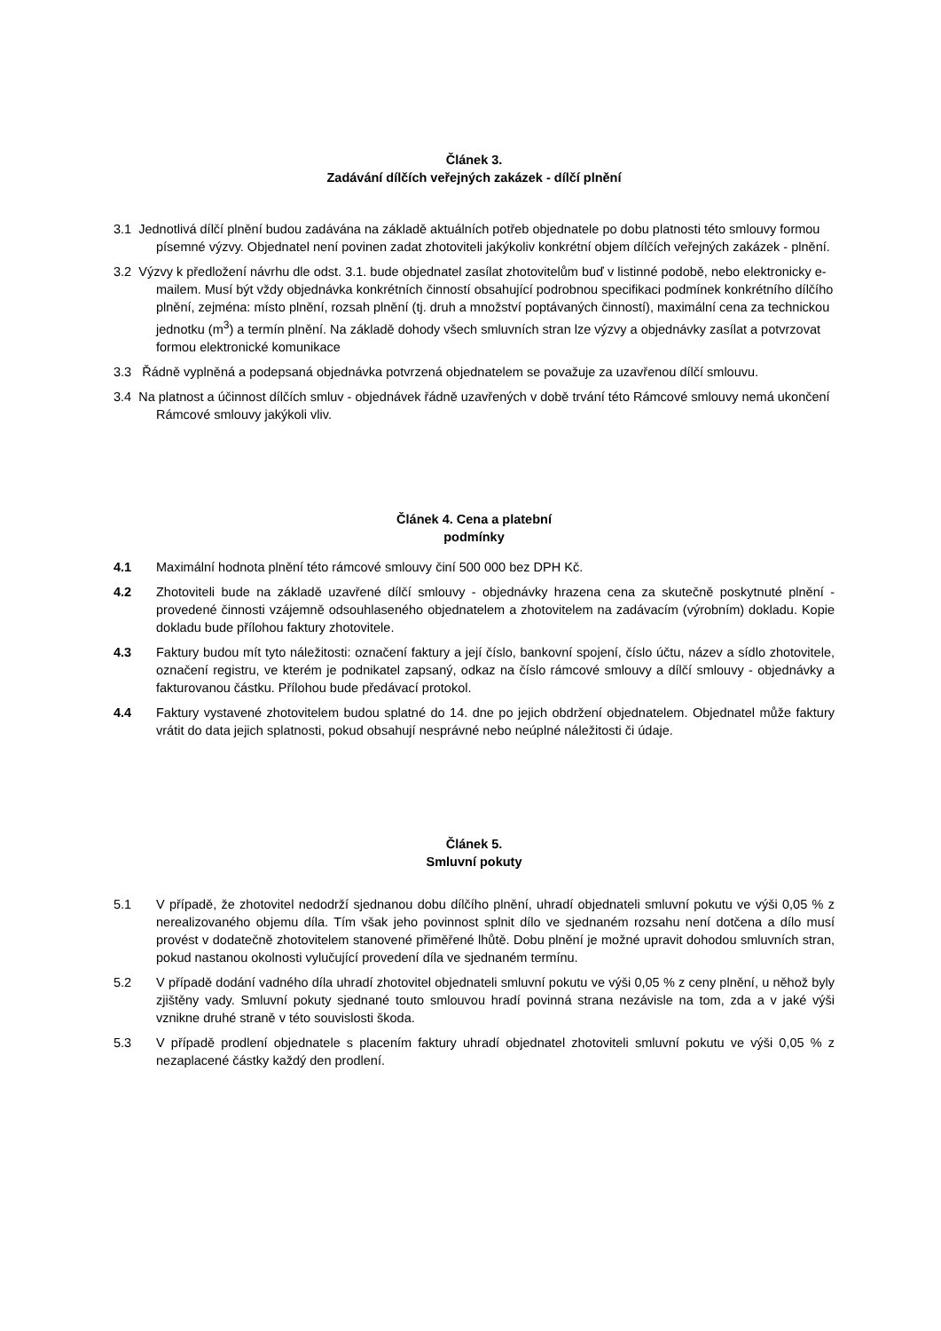Článek 3.
Zadávání dílčích veřejných zakázek - dílčí plnění
3.1 Jednotlivá dílčí plnění budou zadávána na základě aktuálních potřeb objednatele po dobu platnosti této smlouvy formou písemné výzvy. Objednatel není povinen zadat zhotoviteli jakýkoliv konkrétní objem dílčích veřejných zakázek - plnění.
3.2 Výzvy k předložení návrhu dle odst. 3.1. bude objednatel zasílat zhotovitelům buď v listinné podobě, nebo elektronicky e-mailem. Musí být vždy objednávka konkrétních činností obsahující podrobnou specifikaci podmínek konkrétního dílčího plnění, zejména: místo plnění, rozsah plnění (tj. druh a množství poptávaných činností), maximální cena za technickou jednotku (m<sup>3</sup>) a termín plnění. Na základě dohody všech smluvních stran lze výzvy a objednávky zasílat a potvrzovat formou elektronické komunikace
3.3 Řádně vyplněná a podepsaná objednávka potvrzená objednatelem se považuje za uzavřenou dílčí smlouvu.
3.4 Na platnost a účinnost dílčích smluv - objednávek řádně uzavřených v době trvání této Rámcové smlouvy nemá ukončení Rámcové smlouvy jakýkoli vliv.
Článek 4. Cena a platební
podmínky
4.1 Maximální hodnota plnění této rámcové smlouvy činí 500 000 bez DPH Kč.
4.2 Zhotoviteli bude na základě uzavřené dílčí smlouvy - objednávky hrazena cena za skutečně poskytnuté plnění - provedené činnosti vzájemně odsouhlaseného objednatelem a zhotovitelem na zadávacím (výrobním) dokladu. Kopie dokladu bude přílohou faktury zhotovitele.
4.3 Faktury budou mít tyto náležitosti: označení faktury a její číslo, bankovní spojení, číslo účtu, název a sídlo zhotovitele, označení registru, ve kterém je podnikatel zapsaný, odkaz na číslo rámcové smlouvy a dílčí smlouvy - objednávky a fakturovanou částku. Přílohou bude předávací protokol.
4.4 Faktury vystavené zhotovitelem budou splatné do 14. dne po jejich obdržení objednatelem. Objednatel může faktury vrátit do data jejich splatnosti, pokud obsahují nesprávné nebo neúplné náležitosti či údaje.
Článek 5.
Smluvní pokuty
5.1 V případě, že zhotovitel nedodrží sjednanou dobu dílčího plnění, uhradí objednateli smluvní pokutu ve výši 0,05 % z nerealizovaného objemu díla. Tím však jeho povinnost splnit dílo ve sjednaném rozsahu není dotčena a dílo musí provést v dodatečně zhotovitelem stanovené přiměřené lhůtě. Dobu plnění je možné upravit dohodou smluvních stran, pokud nastanou okolnosti vylučující provedení díla ve sjednaném termínu.
5.2 V případě dodání vadného díla uhradí zhotovitel objednateli smluvní pokutu ve výši 0,05 % z ceny plnění, u něhož byly zjištěny vady. Smluvní pokuty sjednané touto smlouvou hradí povinná strana nezávisle na tom, zda a v jaké výši vznikne druhé straně v této souvislosti škoda.
5.3 V případě prodlení objednatele s placením faktury uhradí objednatel zhotoviteli smluvní pokutu ve výši 0,05 % z nezaplacené částky každý den prodlení.